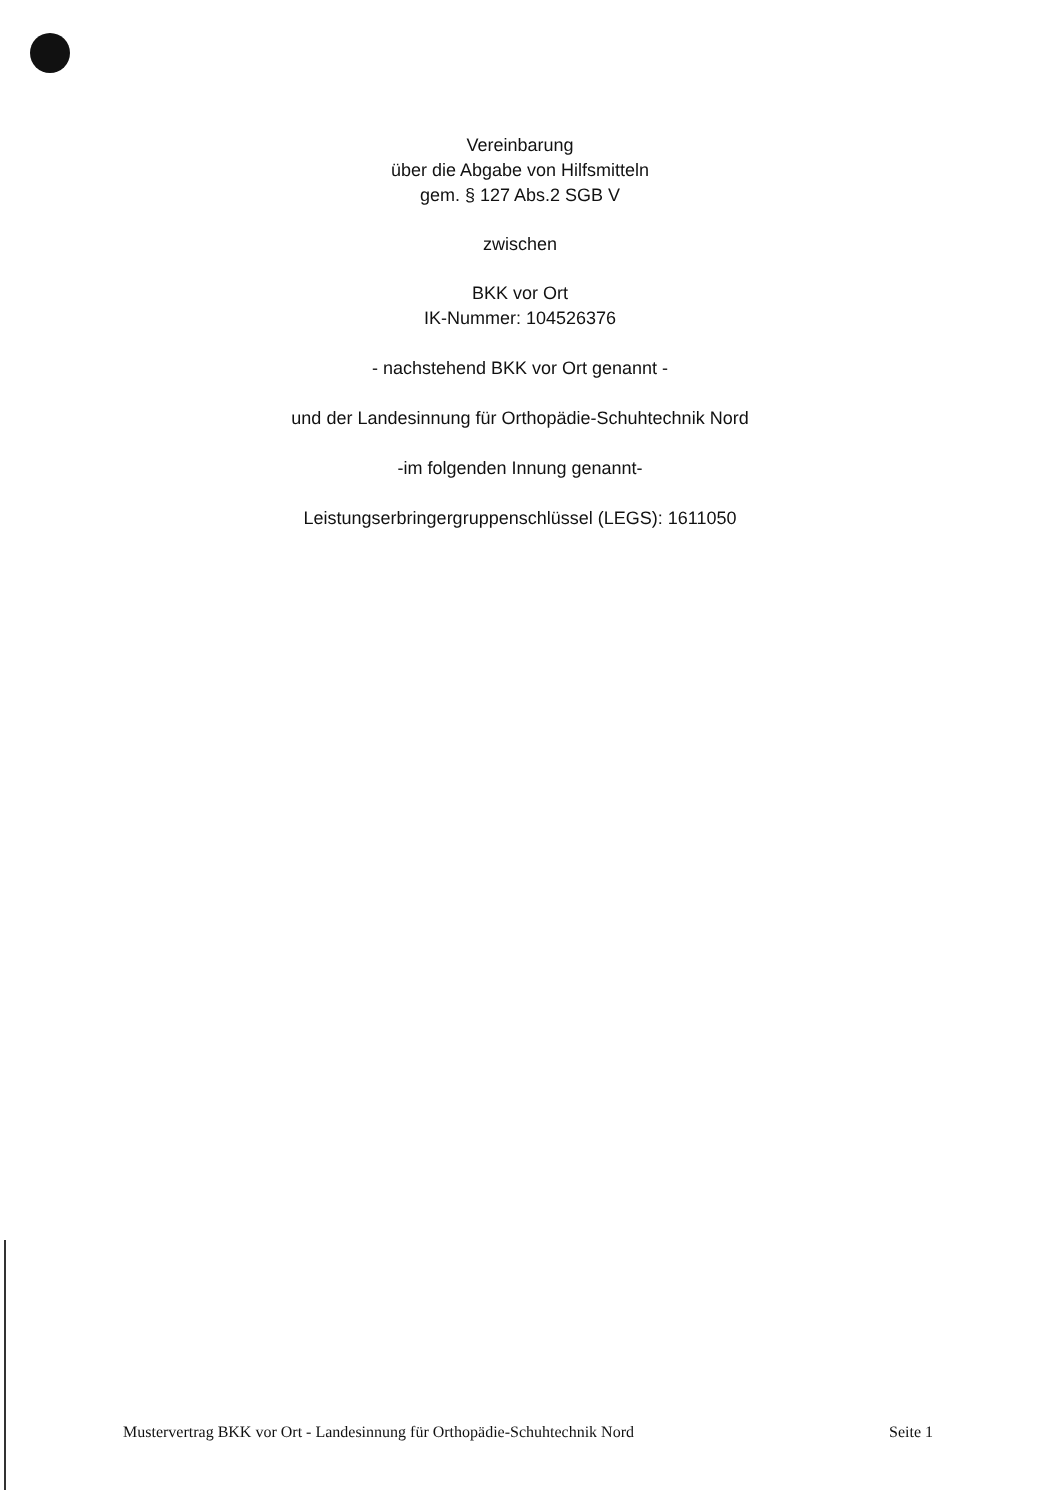Vereinbarung
über die Abgabe von Hilfsmitteln
gem. § 127 Abs.2 SGB V
zwischen
BKK vor Ort
IK-Nummer: 104526376
- nachstehend BKK vor Ort genannt -
und der Landesinnung für Orthopädie-Schuhtechnik Nord
-im folgenden Innung genannt-
Leistungserbringergruppenschlüssel (LEGS): 1611050
Mustervertrag BKK vor Ort - Landesinnung für Orthopädie-Schuhtechnik Nord Seite 1